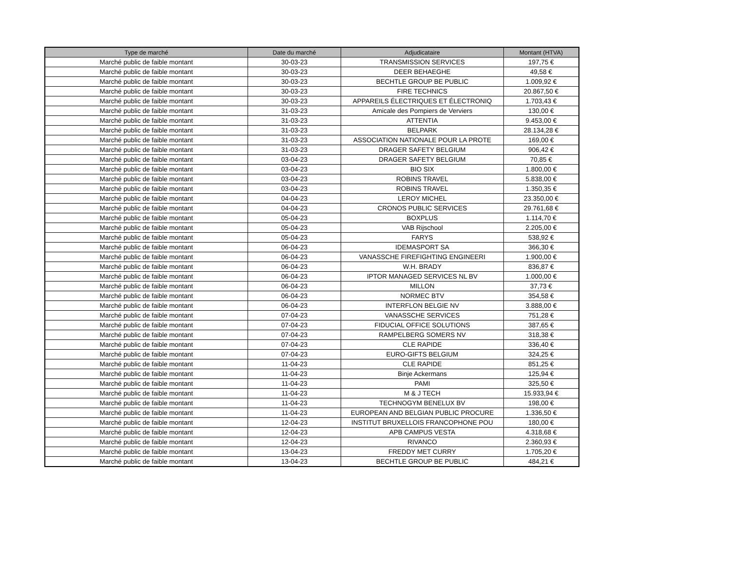| Type de marché | Date du marché | Adjudicataire | Montant (HTVA) |
| --- | --- | --- | --- |
| Marché public de faible montant | 30-03-23 | TRANSMISSION SERVICES | 197,75 € |
| Marché public de faible montant | 30-03-23 | DEER BEHAEGHE | 49,58 € |
| Marché public de faible montant | 30-03-23 | BECHTLE GROUP BE PUBLIC | 1.009,92 € |
| Marché public de faible montant | 30-03-23 | FIRE TECHNICS | 20.867,50 € |
| Marché public de faible montant | 30-03-23 | APPAREILS ÉLECTRIQUES ET ÉLECTRONIQ | 1.703,43 € |
| Marché public de faible montant | 31-03-23 | Amicale des Pompiers de Verviers | 130,00 € |
| Marché public de faible montant | 31-03-23 | ATTENTIA | 9.453,00 € |
| Marché public de faible montant | 31-03-23 | BELPARK | 28.134,28 € |
| Marché public de faible montant | 31-03-23 | ASSOCIATION NATIONALE POUR LA PROTE | 169,00 € |
| Marché public de faible montant | 31-03-23 | DRAGER SAFETY BELGIUM | 906,42 € |
| Marché public de faible montant | 03-04-23 | DRAGER SAFETY BELGIUM | 70,85 € |
| Marché public de faible montant | 03-04-23 | BIO SIX | 1.800,00 € |
| Marché public de faible montant | 03-04-23 | ROBINS TRAVEL | 5.838,00 € |
| Marché public de faible montant | 03-04-23 | ROBINS TRAVEL | 1.350,35 € |
| Marché public de faible montant | 04-04-23 | LEROY MICHEL | 23.350,00 € |
| Marché public de faible montant | 04-04-23 | CRONOS PUBLIC SERVICES | 29.761,68 € |
| Marché public de faible montant | 05-04-23 | BOXPLUS | 1.114,70 € |
| Marché public de faible montant | 05-04-23 | VAB Rijschool | 2.205,00 € |
| Marché public de faible montant | 05-04-23 | FARYS | 538,92 € |
| Marché public de faible montant | 06-04-23 | IDEMASPORT SA | 366,30 € |
| Marché public de faible montant | 06-04-23 | VANASSCHE FIREFIGHTING ENGINEERI | 1.900,00 € |
| Marché public de faible montant | 06-04-23 | W.H. BRADY | 836,87 € |
| Marché public de faible montant | 06-04-23 | IPTOR MANAGED SERVICES NL BV | 1.000,00 € |
| Marché public de faible montant | 06-04-23 | MILLON | 37,73 € |
| Marché public de faible montant | 06-04-23 | NORMEC BTV | 354,58 € |
| Marché public de faible montant | 06-04-23 | INTERFLON BELGIE NV | 3.888,00 € |
| Marché public de faible montant | 07-04-23 | VANASSCHE SERVICES | 751,28 € |
| Marché public de faible montant | 07-04-23 | FIDUCIAL OFFICE SOLUTIONS | 387,65 € |
| Marché public de faible montant | 07-04-23 | RAMPELBERG SOMERS NV | 318,38 € |
| Marché public de faible montant | 07-04-23 | CLE RAPIDE | 336,40 € |
| Marché public de faible montant | 07-04-23 | EURO-GIFTS BELGIUM | 324,25 € |
| Marché public de faible montant | 11-04-23 | CLE RAPIDE | 851,25 € |
| Marché public de faible montant | 11-04-23 | Binje Ackermans | 125,94 € |
| Marché public de faible montant | 11-04-23 | PAMI | 325,50 € |
| Marché public de faible montant | 11-04-23 | M & J TECH | 15.933,94 € |
| Marché public de faible montant | 11-04-23 | TECHNOGYM BENELUX BV | 198,00 € |
| Marché public de faible montant | 11-04-23 | EUROPEAN AND BELGIAN PUBLIC PROCURE | 1.336,50 € |
| Marché public de faible montant | 12-04-23 | INSTITUT BRUXELLOIS FRANCOPHONE POU | 180,00 € |
| Marché public de faible montant | 12-04-23 | APB CAMPUS VESTA | 4.318,68 € |
| Marché public de faible montant | 12-04-23 | RIVANCO | 2.360,93 € |
| Marché public de faible montant | 13-04-23 | FREDDY MET CURRY | 1.705,20 € |
| Marché public de faible montant | 13-04-23 | BECHTLE GROUP BE PUBLIC | 484,21 € |